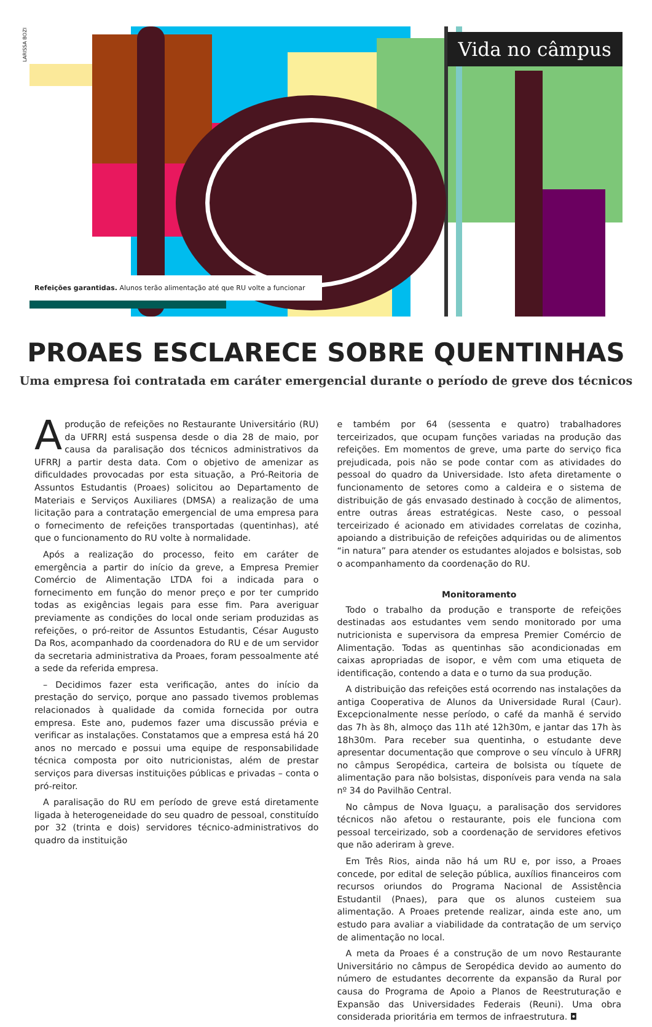LARISSA BOZI
Vida no câmpus
Refeições garantidas. Alunos terão alimentação até que RU volte a funcionar
PROAES ESCLARECE SOBRE QUENTINHAS
Uma empresa foi contratada em caráter emergencial durante o período de greve dos técnicos
Aprodução de refeições no Restaurante Universitário (RU) da UFRRJ está suspensa desde o dia 28 de maio, por causa da paralisação dos técnicos administrativos da UFRRJ a partir desta data. Com o objetivo de amenizar as dificuldades provocadas por esta situação, a Pró-Reitoria de Assuntos Estudantis (Proaes) solicitou ao Departamento de Materiais e Serviços Auxiliares (DMSA) a realização de uma licitação para a contratação emergencial de uma empresa para o fornecimento de refeições transportadas (quentinhas), até que o funcionamento do RU volte à normalidade.
Após a realização do processo, feito em caráter de emergência a partir do início da greve, a Empresa Premier Comércio de Alimentação LTDA foi a indicada para o fornecimento em função do menor preço e por ter cumprido todas as exigências legais para esse fim. Para averiguar previamente as condições do local onde seriam produzidas as refeições, o pró-reitor de Assuntos Estudantis, César Augusto Da Ros, acompanhado da coordenadora do RU e de um servidor da secretaria administrativa da Proaes, foram pessoalmente até a sede da referida empresa.
– Decidimos fazer esta verificação, antes do início da prestação do serviço, porque ano passado tivemos problemas relacionados à qualidade da comida fornecida por outra empresa. Este ano, pudemos fazer uma discussão prévia e verificar as instalações. Constatamos que a empresa está há 20 anos no mercado e possui uma equipe de responsabilidade técnica composta por oito nutricionistas, além de prestar serviços para diversas instituições públicas e privadas – conta o pró-reitor.
A paralisação do RU em período de greve está diretamente ligada à heterogeneidade do seu quadro de pessoal, constituído por 32 (trinta e dois) servidores técnico-administrativos do quadro da instituição
e também por 64 (sessenta e quatro) trabalhadores terceirizados, que ocupam funções variadas na produção das refeições. Em momentos de greve, uma parte do serviço fica prejudicada, pois não se pode contar com as atividades do pessoal do quadro da Universidade. Isto afeta diretamente o funcionamento de setores como a caldeira e o sistema de distribuição de gás envasado destinado à cocção de alimentos, entre outras áreas estratégicas. Neste caso, o pessoal terceirizado é acionado em atividades correlatas de cozinha, apoiando a distribuição de refeições adquiridas ou de alimentos “in natura” para atender os estudantes alojados e bolsistas, sob o acompanhamento da coordenação do RU.
Monitoramento
Todo o trabalho da produção e transporte de refeições destinadas aos estudantes vem sendo monitorado por uma nutricionista e supervisora da empresa Premier Comércio de Alimentação. Todas as quentinhas são acondicionadas em caixas apropriadas de isopor, e vêm com uma etiqueta de identificação, contendo a data e o turno da sua produção.
A distribuição das refeições está ocorrendo nas instalações da antiga Cooperativa de Alunos da Universidade Rural (Caur). Excepcionalmente nesse período, o café da manhã é servido das 7h às 8h, almoço das 11h até 12h30m, e jantar das 17h às 18h30m. Para receber sua quentinha, o estudante deve apresentar documentação que comprove o seu vínculo à UFRRJ no câmpus Seropédica, carteira de bolsista ou tíquete de alimentação para não bolsistas, disponíveis para venda na sala nº 34 do Pavilhão Central.
No câmpus de Nova Iguaçu, a paralisação dos servidores técnicos não afetou o restaurante, pois ele funciona com pessoal terceirizado, sob a coordenação de servidores efetivos que não aderiram à greve.
Em Três Rios, ainda não há um RU e, por isso, a Proaes concede, por edital de seleção pública, auxílios financeiros com recursos oriundos do Programa Nacional de Assistência Estudantil (Pnaes), para que os alunos custeiem sua alimentação. A Proaes pretende realizar, ainda este ano, um estudo para avaliar a viabilidade da contratação de um serviço de alimentação no local.
A meta da Proaes é a construção de um novo Restaurante Universitário no câmpus de Seropédica devido ao aumento do número de estudantes decorrente da expansão da Rural por causa do Programa de Apoio a Planos de Reestruturação e Expansão das Universidades Federais (Reuni). Uma obra considerada prioritária em termos de infraestrutura. ◘